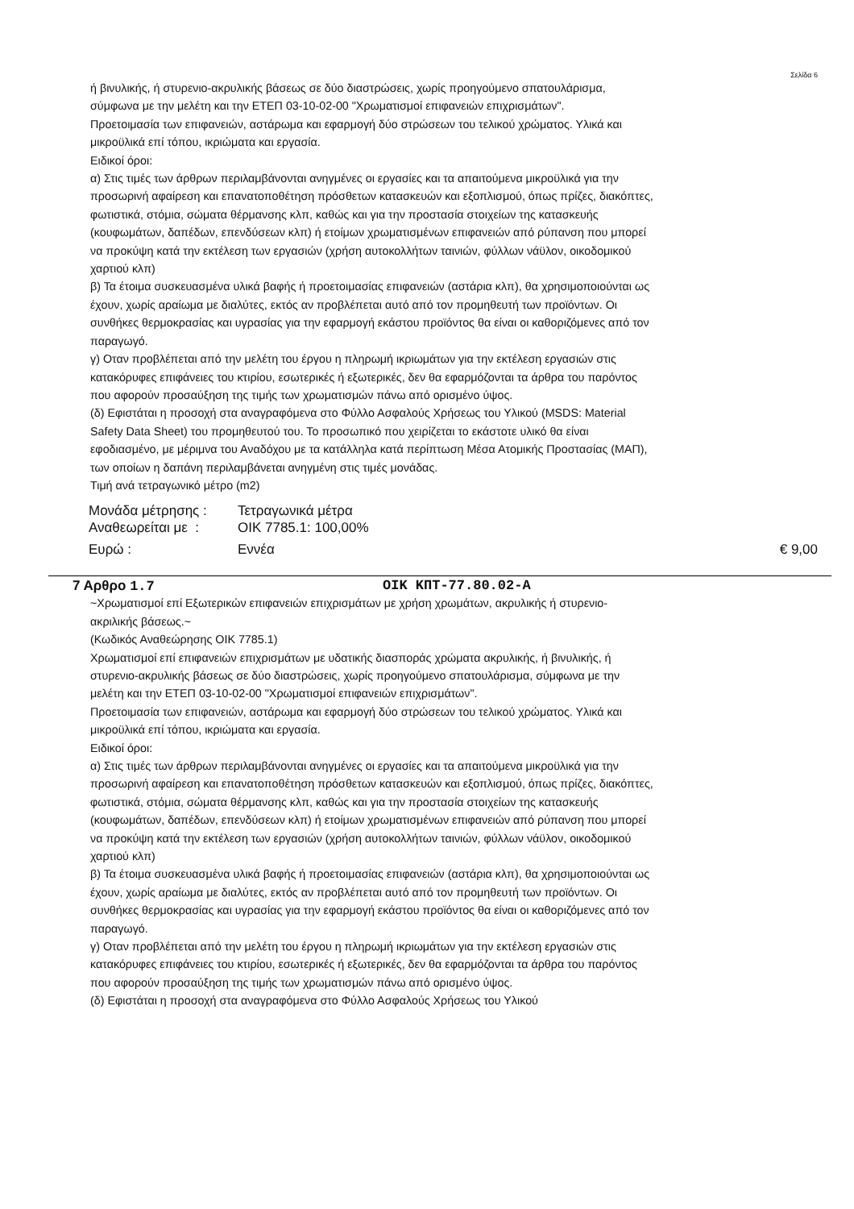Σελίδα 6
ή βινυλικής, ή στυρενιο-ακρυλικής βάσεως σε δύο διαστρώσεις, χωρίς προηγούμενο σπατουλάρισμα, σύμφωνα με την μελέτη και την ΕΤΕΠ 03-10-02-00 "Χρωματισμοί επιφανειών επιχρισμάτων".
Προετοιμασία των επιφανειών, αστάρωμα και εφαρμογή δύο στρώσεων του τελικού χρώματος. Υλικά και μικροϋλικά επί τόπου, ικριώματα και εργασία.
Ειδικοί όροι:
α) Στις τιμές των άρθρων περιλαμβάνονται ανηγμένες οι εργασίες και τα απαιτούμενα μικροϋλικά για την προσωρινή αφαίρεση και επανατοποθέτηση πρόσθετων κατασκευών και εξοπλισμού, όπως πρίζες, διακόπτες, φωτιστικά, στόμια, σώματα θέρμανσης κλπ, καθώς και για την προστασία στοιχείων της κατασκευής (κουφωμάτων, δαπέδων, επενδύσεων κλπ) ή ετοίμων χρωματισμένων επιφανειών από ρύπανση που μπορεί να προκύψη κατά την εκτέλεση των εργασιών (χρήση αυτοκολλήτων ταινιών, φύλλων νάϋλον, οικοδομικού χαρτιού κλπ)
β) Τα έτοιμα συσκευασμένα υλικά βαφής ή προετοιμασίας επιφανειών (αστάρια κλπ), θα χρησιμοποιούνται ως έχουν, χωρίς αραίωμα με διαλύτες, εκτός αν προβλέπεται αυτό από τον προμηθευτή των προϊόντων. Οι συνθήκες θερμοκρασίας και υγρασίας για την εφαρμογή εκάστου προϊόντος θα είναι οι καθοριζόμενες από τον παραγωγό.
γ) Οταν προβλέπεται από την μελέτη του έργου η πληρωμή ικριωμάτων για την εκτέλεση εργασιών στις κατακόρυφες επιφάνειες του κτιρίου, εσωτερικές ή εξωτερικές, δεν θα εφαρμόζονται τα άρθρα του παρόντος που αφορούν προσαύξηση της τιμής των χρωματισμών πάνω από ορισμένο ύψος.
(δ) Εφιστάται η προσοχή στα αναγραφόμενα στο Φύλλο Ασφαλούς Χρήσεως του Υλικού (MSDS: Material Safety Data Sheet) του προμηθευτού του. Το προσωπικό που χειρίζεται το εκάστοτε υλικό θα είναι εφοδιασμένο, με μέριμνα του Αναδόχου με τα κατάλληλα κατά περίπτωση Μέσα Ατομικής Προστασίας (ΜΑΠ), των οποίων η δαπάνη περιλαμβάνεται ανηγμένη στις τιμές μονάδας.
Τιμή ανά τετραγωνικό μέτρο (m2)
Μονάδα μέτρησης : Τετραγωνικά μέτρα
Αναθεωρείται με : OIK 7785.1: 100,00%
Ευρώ : Εννέα € 9,00
7 Αρθρο 1.7 ΟΙΚ ΚΠΤ-77.80.02-Α
~Χρωματισμοί επί Εξωτερικών επιφανειών επιχρισμάτων με χρήση χρωμάτων, ακρυλικής ή στυρενιο-ακριλικής βάσεως.~
(Κωδικός Αναθεώρησης ΟΙΚ 7785.1)
Χρωματισμοί επί επιφανειών επιχρισμάτων με υδατικής διασποράς χρώματα ακρυλικής, ή βινυλικής, ή στυρενιο-ακρυλικής βάσεως σε δύο διαστρώσεις, χωρίς προηγούμενο σπατουλάρισμα, σύμφωνα με την μελέτη και την ΕΤΕΠ 03-10-02-00 "Χρωματισμοί επιφανειών επιχρισμάτων".
Προετοιμασία των επιφανειών, αστάρωμα και εφαρμογή δύο στρώσεων του τελικού χρώματος. Υλικά και μικροϋλικά επί τόπου, ικριώματα και εργασία.
Ειδικοί όροι:
α) Στις τιμές των άρθρων περιλαμβάνονται ανηγμένες οι εργασίες και τα απαιτούμενα μικροϋλικά για την προσωρινή αφαίρεση και επανατοποθέτηση πρόσθετων κατασκευών και εξοπλισμού, όπως πρίζες, διακόπτες, φωτιστικά, στόμια, σώματα θέρμανσης κλπ, καθώς και για την προστασία στοιχείων της κατασκευής (κουφωμάτων, δαπέδων, επενδύσεων κλπ) ή ετοίμων χρωματισμένων επιφανειών από ρύπανση που μπορεί να προκύψη κατά την εκτέλεση των εργασιών (χρήση αυτοκολλήτων ταινιών, φύλλων νάϋλον, οικοδομικού χαρτιού κλπ)
β) Τα έτοιμα συσκευασμένα υλικά βαφής ή προετοιμασίας επιφανειών (αστάρια κλπ), θα χρησιμοποιούνται ως έχουν, χωρίς αραίωμα με διαλύτες, εκτός αν προβλέπεται αυτό από τον προμηθευτή των προϊόντων. Οι συνθήκες θερμοκρασίας και υγρασίας για την εφαρμογή εκάστου προϊόντος θα είναι οι καθοριζόμενες από τον παραγωγό.
γ) Οταν προβλέπεται από την μελέτη του έργου η πληρωμή ικριωμάτων για την εκτέλεση εργασιών στις κατακόρυφες επιφάνειες του κτιρίου, εσωτερικές ή εξωτερικές, δεν θα εφαρμόζονται τα άρθρα του παρόντος που αφορούν προσαύξηση της τιμής των χρωματισμών πάνω από ορισμένο ύψος.
(δ) Εφιστάται η προσοχή στα αναγραφόμενα στο Φύλλο Ασφαλούς Χρήσεως του Υλικού